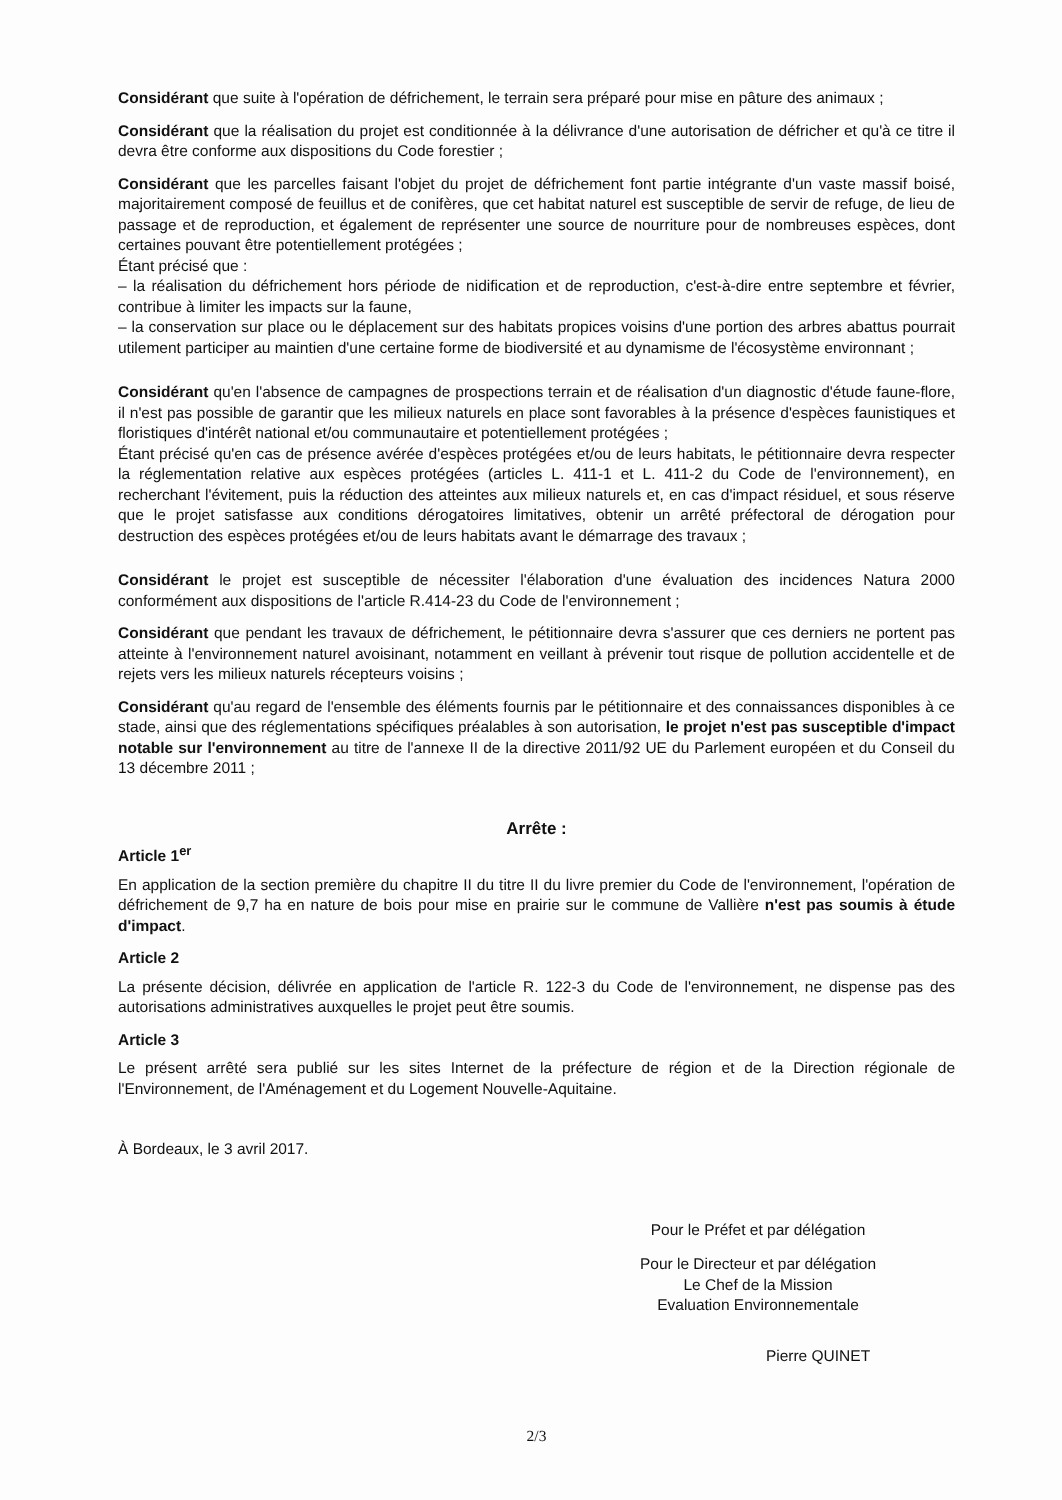Considérant que suite à l'opération de défrichement, le terrain sera préparé pour mise en pâture des animaux ;
Considérant que la réalisation du projet est conditionnée à la délivrance d'une autorisation de défricher et qu'à ce titre il devra être conforme aux dispositions du Code forestier ;
Considérant que les parcelles faisant l'objet du projet de défrichement font partie intégrante d'un vaste massif boisé, majoritairement composé de feuillus et de conifères, que cet habitat naturel est susceptible de servir de refuge, de lieu de passage et de reproduction, et également de représenter une source de nourriture pour de nombreuses espèces, dont certaines pouvant être potentiellement protégées ;
Étant précisé que :
– la réalisation du défrichement hors période de nidification et de reproduction, c'est-à-dire entre septembre et février, contribue à limiter les impacts sur la faune,
– la conservation sur place ou le déplacement sur des habitats propices voisins d'une portion des arbres abattus pourrait utilement participer au maintien d'une certaine forme de biodiversité et au dynamisme de l'écosystème environnant ;
Considérant qu'en l'absence de campagnes de prospections terrain et de réalisation d'un diagnostic d'étude faune-flore, il n'est pas possible de garantir que les milieux naturels en place sont favorables à la présence d'espèces faunistiques et floristiques d'intérêt national et/ou communautaire et potentiellement protégées ;
Étant précisé qu'en cas de présence avérée d'espèces protégées et/ou de leurs habitats, le pétitionnaire devra respecter la réglementation relative aux espèces protégées (articles L. 411-1 et L. 411-2 du Code de l'environnement), en recherchant l'évitement, puis la réduction des atteintes aux milieux naturels et, en cas d'impact résiduel, et sous réserve que le projet satisfasse aux conditions dérogatoires limitatives, obtenir un arrêté préfectoral de dérogation pour destruction des espèces protégées et/ou de leurs habitats avant le démarrage des travaux ;
Considérant le projet est susceptible de nécessiter l'élaboration d'une évaluation des incidences Natura 2000 conformément aux dispositions de l'article R.414-23 du Code de l'environnement ;
Considérant que pendant les travaux de défrichement, le pétitionnaire devra s'assurer que ces derniers ne portent pas atteinte à l'environnement naturel avoisinant, notamment en veillant à prévenir tout risque de pollution accidentelle et de rejets vers les milieux naturels récepteurs voisins ;
Considérant qu'au regard de l'ensemble des éléments fournis par le pétitionnaire et des connaissances disponibles à ce stade, ainsi que des réglementations spécifiques préalables à son autorisation, le projet n'est pas susceptible d'impact notable sur l'environnement au titre de l'annexe II de la directive 2011/92 UE du Parlement européen et du Conseil du 13 décembre 2011 ;
Arrête :
Article 1<sup>er</sup>
En application de la section première du chapitre II du titre II du livre premier du Code de l'environnement, l'opération de défrichement de 9,7 ha en nature de bois pour mise en prairie sur le commune de Vallière n'est pas soumis à étude d'impact.
Article 2
La présente décision, délivrée en application de l'article R. 122-3 du Code de l'environnement, ne dispense pas des autorisations administratives auxquelles le projet peut être soumis.
Article 3
Le présent arrêté sera publié sur les sites Internet de la préfecture de région et de la Direction régionale de l'Environnement, de l'Aménagement et du Logement Nouvelle-Aquitaine.
À Bordeaux, le 3 avril 2017.
Pour le Préfet et par délégation
Pour le Directeur et par délégation
Le Chef de la Mission
Evaluation Environnementale
Pierre QUINET
2/3